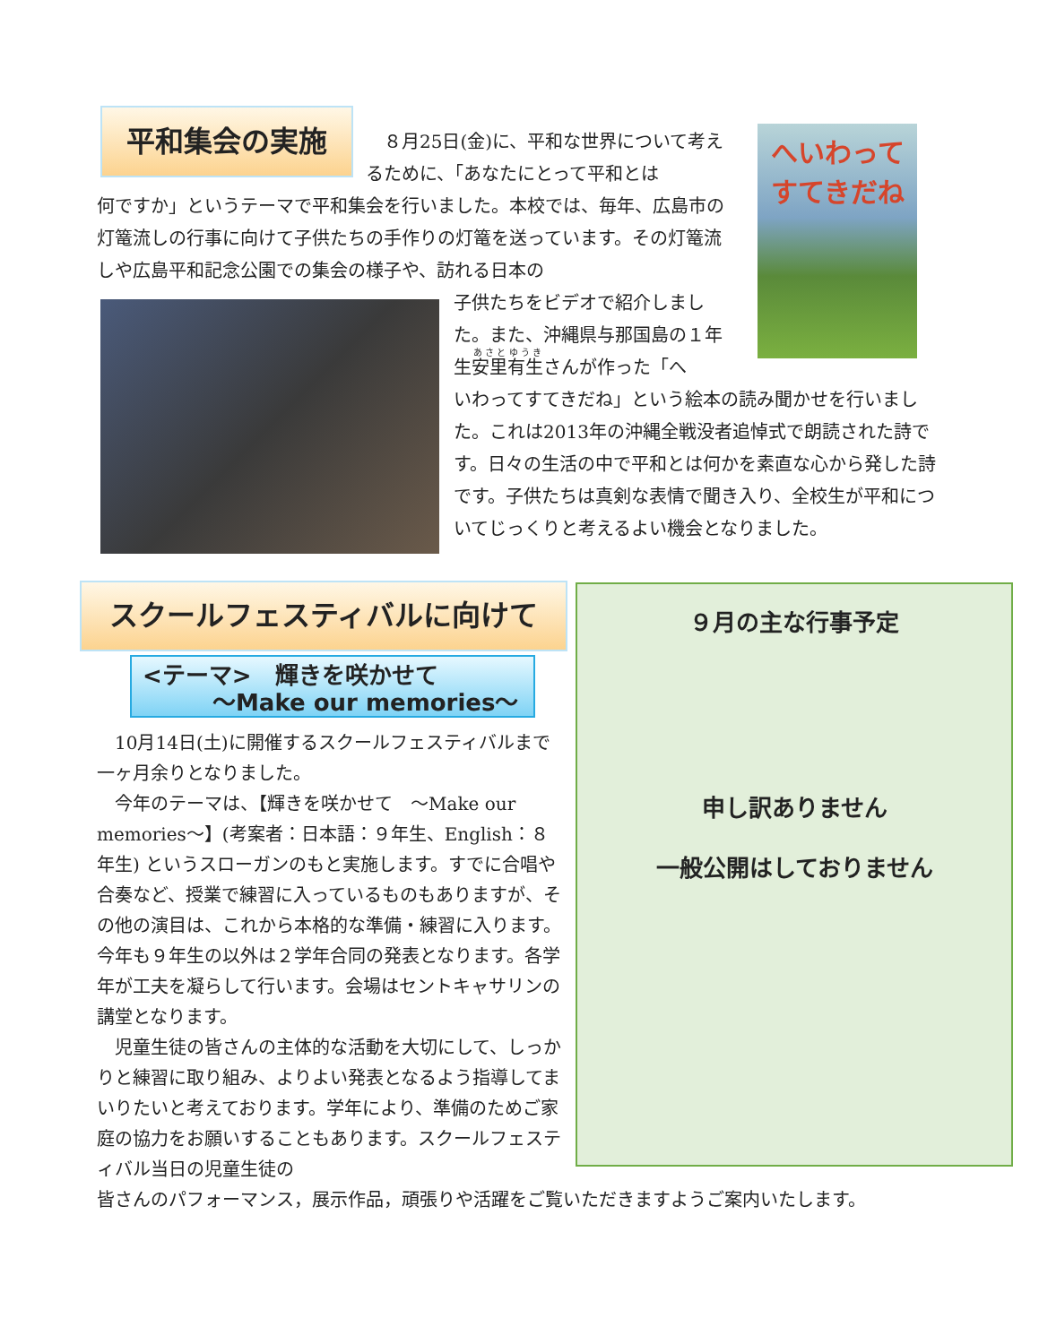平和集会の実施
へいわって
すてきだね
　８月25日(金)に、平和な世界について考えるために、「あなたにとって平和とは
何ですか」というテーマで平和集会を行いました。本校では、毎年、広島市の灯篭流しの行事に向けて子供たちの手作りの灯篭を送っています。その灯篭流しや広島平和記念公園での集会の様子や、訪れる日本の
子供たちをビデオで紹介しました。また、沖縄県与那国島の１年生安里有生さんが作った「へ
いわってすてきだね」という絵本の読み聞かせを行いました。これは2013年の沖縄全戦没者追悼式で朗読された詩です。日々の生活の中で平和とは何かを素直な心から発した詩です。子供たちは真剣な表情で聞き入り、全校生が平和についてじっくりと考えるよい機会となりました。
スクールフェスティバルに向けて
<テーマ>　輝きを咲かせて
　　　～Make our memories～
　10月14日(土)に開催するスクールフェスティバルまで一ヶ月余りとなりました。
　今年のテーマは、【輝きを咲かせて　～Make our memories～】(考案者：日本語：９年生、English：８年生) というスローガンのもと実施します。すでに合唱や合奏など、授業で練習に入っているものもありますが、その他の演目は、これから本格的な準備・練習に入ります。今年も９年生の以外は２学年合同の発表となります。各学年が工夫を凝らして行います。会場はセントキャサリンの講堂となります。
　児童生徒の皆さんの主体的な活動を大切にして、しっかりと練習に取り組み、よりよい発表となるよう指導してまいりたいと考えております。学年により、準備のためご家庭の協力をお願いすることもあります。スクールフェスティバル当日の児童生徒の
皆さんのパフォーマンス，展示作品，頑張りや活躍をご覧いただきますようご案内いたします。
９月の主な行事予定
申し訳ありません
一般公開はしておりません